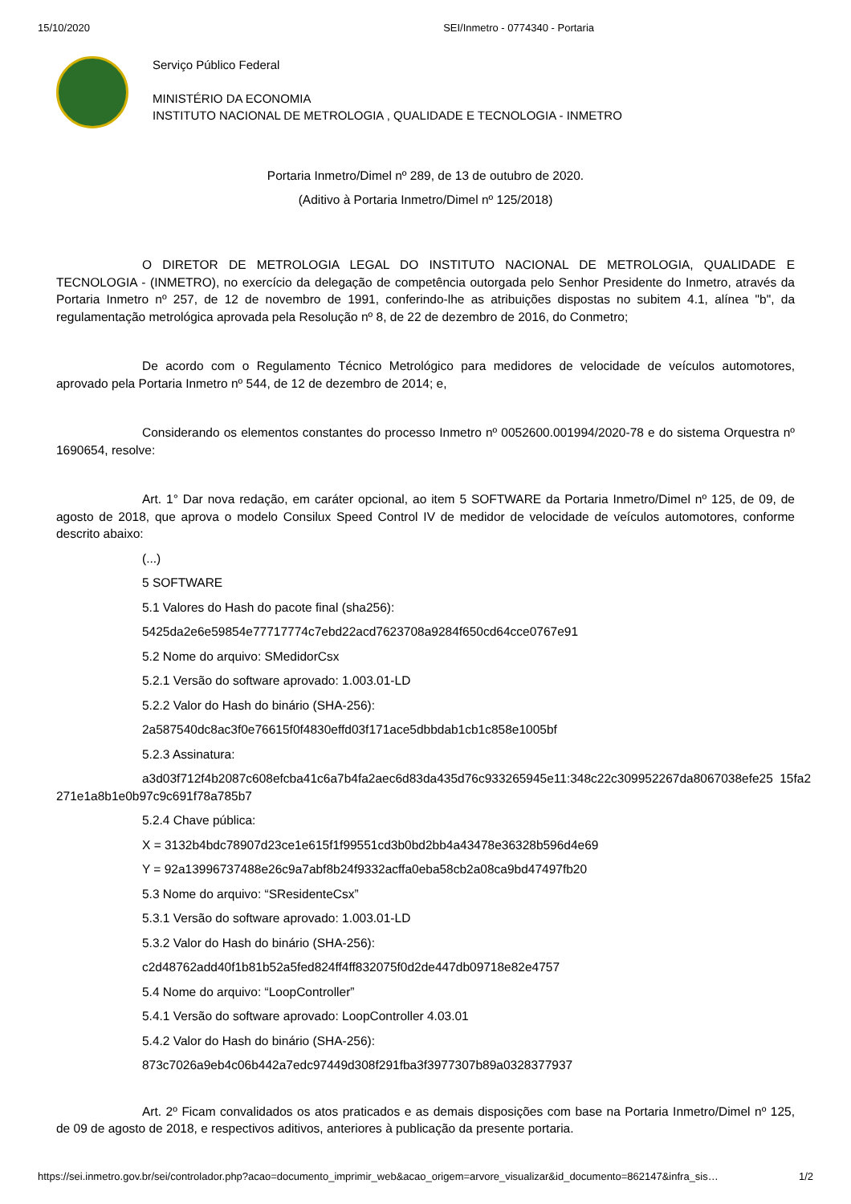15/10/2020 SEI/Inmetro - 0774340 - Portaria
Serviço Público Federal
MINISTÉRIO DA ECONOMIA
INSTITUTO NACIONAL DE METROLOGIA , QUALIDADE E TECNOLOGIA - INMETRO
Portaria Inmetro/Dimel nº 289, de 13 de outubro de 2020.
(Aditivo à Portaria Inmetro/Dimel nº 125/2018)
O DIRETOR DE METROLOGIA LEGAL DO INSTITUTO NACIONAL DE METROLOGIA, QUALIDADE E TECNOLOGIA - (INMETRO), no exercício da delegação de competência outorgada pelo Senhor Presidente do Inmetro, através da Portaria Inmetro nº 257, de 12 de novembro de 1991, conferindo-lhe as atribuições dispostas no subitem 4.1, alínea "b", da regulamentação metrológica aprovada pela Resolução nº 8, de 22 de dezembro de 2016, do Conmetro;
De acordo com o Regulamento Técnico Metrológico para medidores de velocidade de veículos automotores, aprovado pela Portaria Inmetro nº 544, de 12 de dezembro de 2014; e,
Considerando os elementos constantes do processo Inmetro nº 0052600.001994/2020-78 e do sistema Orquestra nº 1690654, resolve:
Art. 1° Dar nova redação, em caráter opcional, ao item 5 SOFTWARE da Portaria Inmetro/Dimel nº 125, de 09, de agosto de 2018, que aprova o modelo Consilux Speed Control IV de medidor de velocidade de veículos automotores, conforme descrito abaixo:
(...)
5 SOFTWARE
5.1 Valores do Hash do pacote final (sha256):
5425da2e6e59854e77717774c7ebd22acd7623708a9284f650cd64cce0767e91
5.2 Nome do arquivo: SMedidorCsx
5.2.1 Versão do software aprovado: 1.003.01-LD
5.2.2 Valor do Hash do binário (SHA-256):
2a587540dc8ac3f0e76615f0f4830effd03f171ace5dbbdab1cb1c858e1005bf
5.2.3 Assinatura:
a3d03f712f4b2087c608efcba41c6a7b4fa2aec6d83da435d76c933265945e11:348c22c309952267da8067038efe25 15fa2271e1a8b1e0b97c9c691f78a785b7
5.2.4 Chave pública:
X = 3132b4bdc78907d23ce1e615f1f99551cd3b0bd2bb4a43478e36328b596d4e69
Y = 92a13996737488e26c9a7abf8b24f9332acffa0eba58cb2a08ca9bd47497fb20
5.3 Nome do arquivo: “SResidenteCsx”
5.3.1 Versão do software aprovado: 1.003.01-LD
5.3.2 Valor do Hash do binário (SHA-256):
c2d48762add40f1b81b52a5fed824ff4ff832075f0d2de447db09718e82e4757
5.4 Nome do arquivo: “LoopController”
5.4.1 Versão do software aprovado: LoopController 4.03.01
5.4.2 Valor do Hash do binário (SHA-256):
873c7026a9eb4c06b442a7edc97449d308f291fba3f3977307b89a0328377937
Art. 2º Ficam convalidados os atos praticados e as demais disposições com base na Portaria Inmetro/Dimel nº 125, de 09 de agosto de 2018, e respectivos aditivos, anteriores à publicação da presente portaria.
https://sei.inmetro.gov.br/sei/controlador.php?acao=documento_imprimir_web&acao_origem=arvore_visualizar&id_documento=862147&infra_sis… 1/2